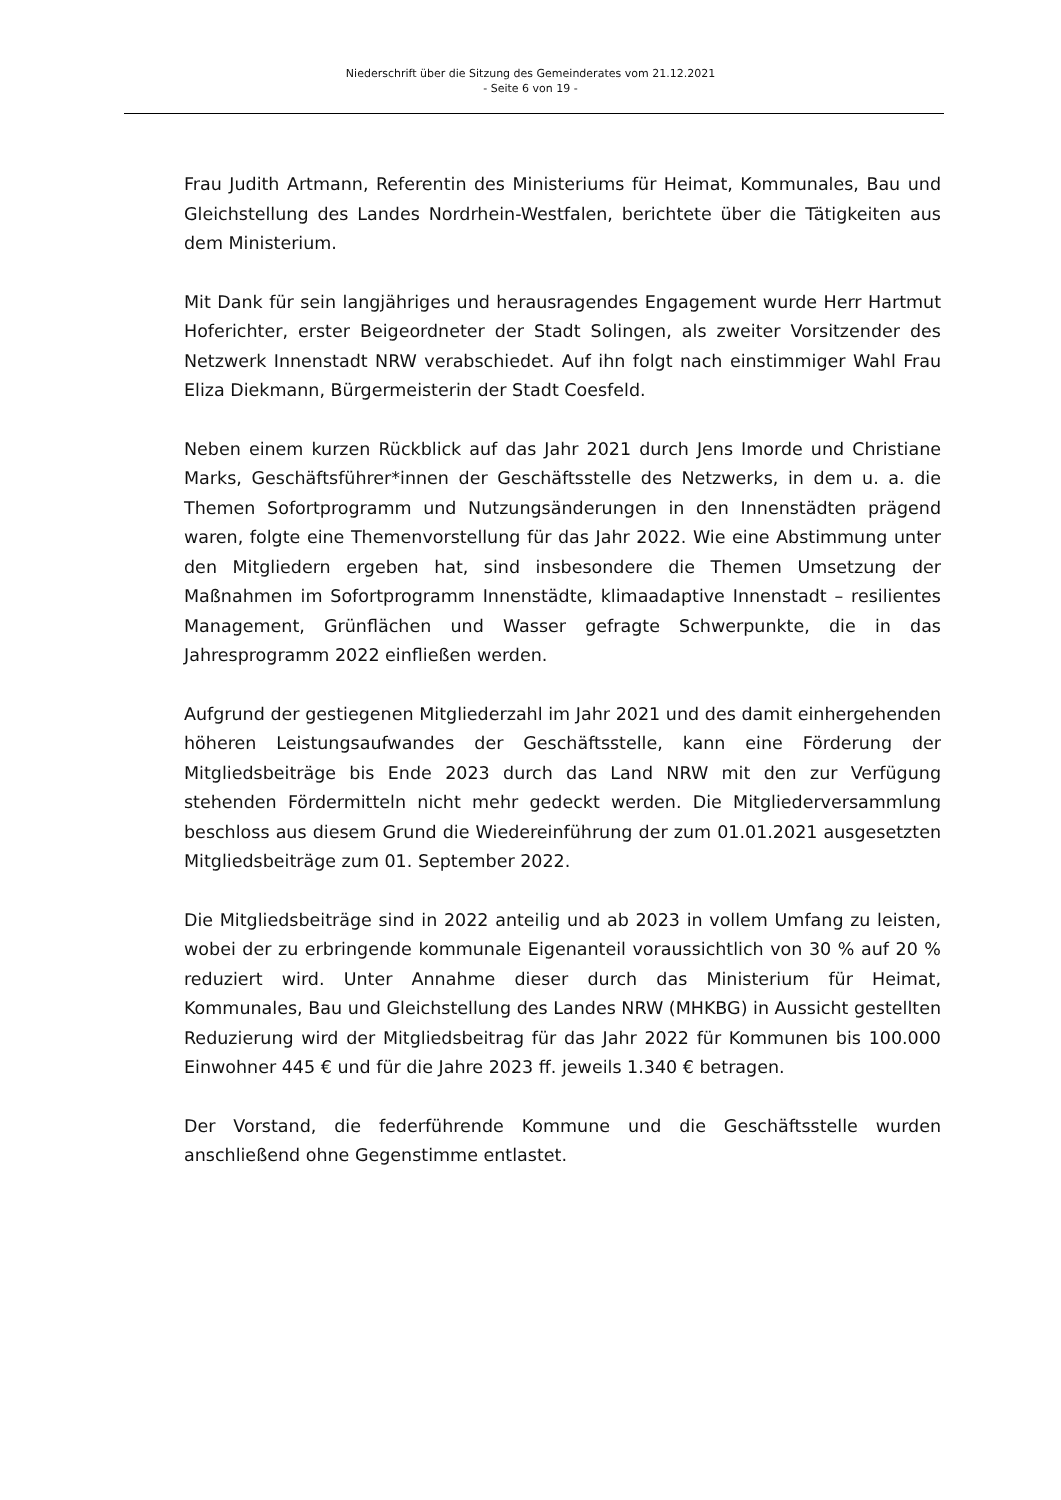Niederschrift über die Sitzung des Gemeinderates vom 21.12.2021
- Seite 6 von 19 -
Frau Judith Artmann, Referentin des Ministeriums für Heimat, Kommunales, Bau und Gleichstellung des Landes Nordrhein-Westfalen, berichtete über die Tätigkeiten aus dem Ministerium.
Mit Dank für sein langjähriges und herausragendes Engagement wurde Herr Hartmut Hoferichter, erster Beigeordneter der Stadt Solingen, als zweiter Vorsitzender des Netzwerk Innenstadt NRW verabschiedet. Auf ihn folgt nach einstimmiger Wahl Frau Eliza Diekmann, Bürgermeisterin der Stadt Coesfeld.
Neben einem kurzen Rückblick auf das Jahr 2021 durch Jens Imorde und Christiane Marks, Geschäftsführer*innen der Geschäftsstelle des Netzwerks, in dem u. a. die Themen Sofortprogramm und Nutzungsänderungen in den Innenstädten prägend waren, folgte eine Themenvorstellung für das Jahr 2022. Wie eine Abstimmung unter den Mitgliedern ergeben hat, sind insbesondere die Themen Umsetzung der Maßnahmen im Sofortprogramm Innenstädte, klimaadaptive Innenstadt – resilientes Management, Grünflächen und Wasser gefragte Schwerpunkte, die in das Jahresprogramm 2022 einfließen werden.
Aufgrund der gestiegenen Mitgliederzahl im Jahr 2021 und des damit einhergehenden höheren Leistungsaufwandes der Geschäftsstelle, kann eine Förderung der Mitgliedsbeiträge bis Ende 2023 durch das Land NRW mit den zur Verfügung stehenden Fördermitteln nicht mehr gedeckt werden. Die Mitgliederversammlung beschloss aus diesem Grund die Wiedereinführung der zum 01.01.2021 ausgesetzten Mitgliedsbeiträge zum 01. September 2022.
Die Mitgliedsbeiträge sind in 2022 anteilig und ab 2023 in vollem Umfang zu leisten, wobei der zu erbringende kommunale Eigenanteil voraussichtlich von 30 % auf 20 % reduziert wird. Unter Annahme dieser durch das Ministerium für Heimat, Kommunales, Bau und Gleichstellung des Landes NRW (MHKBG) in Aussicht gestellten Reduzierung wird der Mitgliedsbeitrag für das Jahr 2022 für Kommunen bis 100.000 Einwohner 445 € und für die Jahre 2023 ff. jeweils 1.340 € betragen.
Der Vorstand, die federführende Kommune und die Geschäftsstelle wurden anschließend ohne Gegenstimme entlastet.